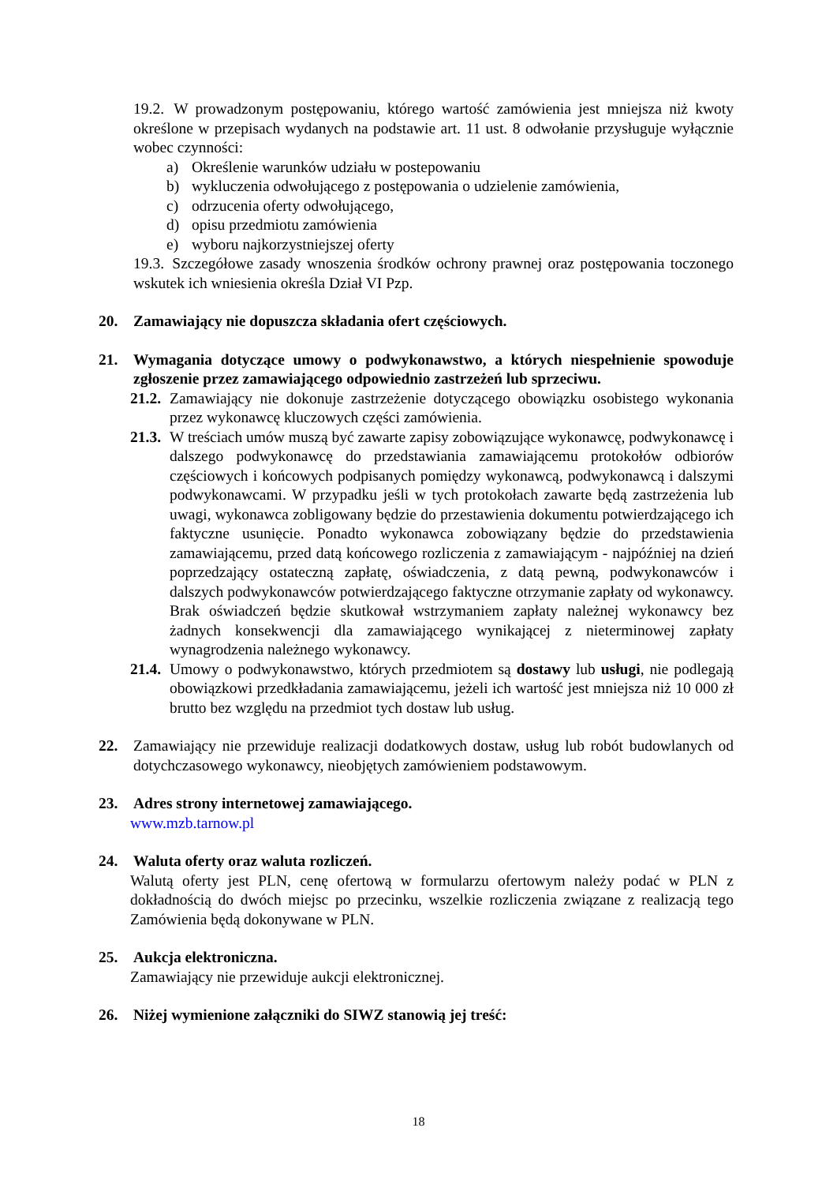19.2.
W prowadzonym postępowaniu, którego wartość zamówienia jest mniejsza niż kwoty określone w przepisach wydanych na podstawie art. 11 ust. 8 odwołanie przysługuje wyłącznie wobec czynności:
a) Określenie warunków udziału w postepowaniu
b) wykluczenia odwołującego z postępowania o udzielenie zamówienia,
c) odrzucenia oferty odwołującego,
d) opisu przedmiotu zamówienia
e) wyboru najkorzystniejszej oferty
19.3.
Szczegółowe zasady wnoszenia środków ochrony prawnej oraz postępowania toczonego wskutek ich wniesienia określa Dział VI Pzp.
20. Zamawiający nie dopuszcza składania ofert częściowych.
21. Wymagania dotyczące umowy o podwykonawstwo, a których niespełnienie spowoduje zgłoszenie przez zamawiającego odpowiednio zastrzeżeń lub sprzeciwu.
21.2.
Zamawiający nie dokonuje zastrzeżenie dotyczącego obowiązku osobistego wykonania przez wykonawcę kluczowych części zamówienia.
21.3.
W treściach umów muszą być zawarte zapisy zobowiązujące wykonawcę, podwykonawcę i dalszego podwykonawcę do przedstawiania zamawiającemu protokołów odbiorów częściowych i końcowych podpisanych pomiędzy wykonawcą, podwykonawcą i dalszymi podwykonawcami. W przypadku jeśli w tych protokołach zawarte będą zastrzeżenia lub uwagi, wykonawca zobligowany będzie do przestawienia dokumentu potwierdzającego ich faktyczne usunięcie. Ponadto wykonawca zobowiązany będzie do przedstawienia zamawiającemu, przed datą końcowego rozliczenia z zamawiającym - najpóźniej na dzień poprzedzający ostateczną zapłatę, oświadczenia, z datą pewną, podwykonawców i dalszych podwykonawców potwierdzającego faktyczne otrzymanie zapłaty od wykonawcy. Brak oświadczeń będzie skutkował wstrzymaniem zapłaty należnej wykonawcy bez żadnych konsekwencji dla zamawiającego wynikającej z nieterminowej zapłaty wynagrodzenia należnego wykonawcy.
21.4.
Umowy o podwykonawstwo, których przedmiotem są dostawy lub usługi, nie podlegają obowiązkowi przedkładania zamawiającemu, jeżeli ich wartość jest mniejsza niż 10 000 zł brutto bez względu na przedmiot tych dostaw lub usług.
22. Zamawiający nie przewiduje realizacji dodatkowych dostaw, usług lub robót budowlanych od dotychczasowego wykonawcy, nieobjętych zamówieniem podstawowym.
23. Adres strony internetowej zamawiającego.
www.mzb.tarnow.pl
24. Waluta oferty oraz waluta rozliczeń.
Walutą oferty jest PLN, cenę ofertową w formularzu ofertowym należy podać w PLN z dokładnością do dwóch miejsc po przecinku, wszelkie rozliczenia związane z realizacją tego Zamówienia będą dokonywane w PLN.
25. Aukcja elektroniczna.
Zamawiający nie przewiduje aukcji elektronicznej.
26. Niżej wymienione załączniki do SIWZ stanowią jej treść:
18